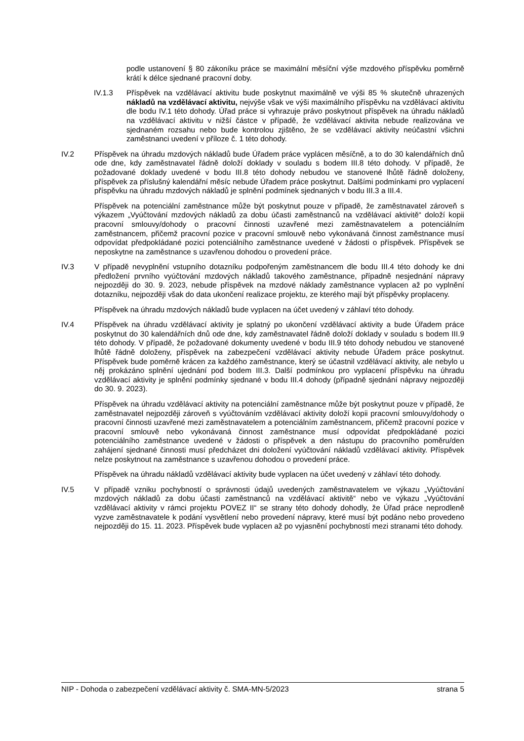podle ustanovení § 80 zákoníku práce se maximální měsíční výše mzdového příspěvku poměrně krátí k délce sjednané pracovní doby.
IV.1.3 Příspěvek na vzdělávací aktivitu bude poskytnut maximálně ve výši 85 % skutečně uhrazených nákladů na vzdělávací aktivitu, nejvýše však ve výši maximálního příspěvku na vzdělávací aktivitu dle bodu IV.1 této dohody. Úřad práce si vyhrazuje právo poskytnout příspěvek na úhradu nákladů na vzdělávací aktivitu v nižší částce v případě, že vzdělávací aktivita nebude realizována ve sjednaném rozsahu nebo bude kontrolou zjištěno, že se vzdělávací aktivity neúčastní všichni zaměstnanci uvedení v příloze č. 1 této dohody.
IV.2 Příspěvek na úhradu mzdových nákladů bude Úřadem práce vyplácen měsíčně, a to do 30 kalendářních dnů ode dne, kdy zaměstnavatel řádně doloží doklady v souladu s bodem III.8 této dohody. V případě, že požadované doklady uvedené v bodu III.8 této dohody nebudou ve stanovené lhůtě řádně doloženy, příspěvek za příslušný kalendářní měsíc nebude Úřadem práce poskytnut. Dalšími podmínkami pro vyplacení příspěvku na úhradu mzdových nákladů je splnění podmínek sjednaných v bodu III.3 a III.4.
Příspěvek na potenciální zaměstnance může být poskytnut pouze v případě, že zaměstnavatel zároveň s výkazem „Vyúčtování mzdových nákladů za dobu účasti zaměstnanců na vzdělávací aktivitě“ doloží kopii pracovní smlouvy/dohody o pracovní činnosti uzavřené mezi zaměstnavatelem a potenciálním zaměstnancem, přičemž pracovní pozice v pracovní smlouvě nebo vykonávaná činnost zaměstnance musí odpovídat předpokládané pozici potenciálního zaměstnance uvedené v žádosti o příspěvek. Příspěvek se neposkytne na zaměstnance s uzavřenou dohodou o provedení práce.
IV.3 V případě nevyplnění vstupního dotazníku podpořeným zaměstnancem dle bodu III.4 této dohody ke dni předložení prvního vyúčtování mzdových nákladů takového zaměstnance, případně nesjednání nápravy nejpozději do 30. 9. 2023, nebude příspěvek na mzdové náklady zaměstnance vyplacen až po vyplnění dotazníku, nejpozději však do data ukončení realizace projektu, ze kterého mají být příspěvky proplaceny.
Příspěvek na úhradu mzdových nákladů bude vyplacen na účet uvedený v záhlaví této dohody.
IV.4 Příspěvek na úhradu vzdělávací aktivity je splatný po ukončení vzdělávací aktivity a bude Úřadem práce poskytnut do 30 kalendářních dnů ode dne, kdy zaměstnavatel řádně doloží doklady v souladu s bodem III.9 této dohody. V případě, že požadované dokumenty uvedené v bodu III.9 této dohody nebudou ve stanovené lhůtě řádně doloženy, příspěvek na zabezpečení vzdělávací aktivity nebude Úřadem práce poskytnut. Příspěvek bude poměrně krácen za každého zaměstnance, který se účastnil vzdělávací aktivity, ale nebylo u něj prokázáno splnění ujednání pod bodem III.3. Další podmínkou pro vyplacení příspěvku na úhradu vzdělávací aktivity je splnění podmínky sjednané v bodu III.4 dohody (případně sjednání nápravy nejpozději do 30. 9. 2023).
Příspěvek na úhradu vzdělávací aktivity na potenciální zaměstnance může být poskytnut pouze v případě, že zaměstnavatel nejpozději zároveň s vyúčtováním vzdělávací aktivity doloží kopii pracovní smlouvy/dohody o pracovní činnosti uzavřené mezi zaměstnavatelem a potenciálním zaměstnancem, přičemž pracovní pozice v pracovní smlouvě nebo vykonávaná činnost zaměstnance musí odpovídat předpokládané pozici potenciálního zaměstnance uvedené v žádosti o příspěvek a den nástupu do pracovního poměru/den zahájení sjednané činnosti musí předcházet dni doložení vyúčtování nákladů vzdělávací aktivity. Příspěvek nelze poskytnout na zaměstnance s uzavřenou dohodou o provedení práce.
Příspěvek na úhradu nákladů vzdělávací aktivity bude vyplacen na účet uvedený v záhlaví této dohody.
IV.5 V případě vzniku pochybností o správnosti údajů uvedených zaměstnavatelem ve výkazu „Vyúčtování mzdových nákladů za dobu účasti zaměstnanců na vzdělávací aktivitě“ nebo ve výkazu „Vyúčtování vzdělávací aktivity v rámci projektu POVEZ II“ se strany této dohody dohodly, že Úřad práce neprodleně vyzve zaměstnavatele k podání vysvětlení nebo provedení nápravy, které musí být podáno nebo provedeno nejpozději do 15. 11. 2023. Příspěvek bude vyplacen až po vyjasnění pochybností mezi stranami této dohody.
NIP - Dohoda o zabezpečení vzdělávací aktivity č. SMA-MN-5/2023 strana 5